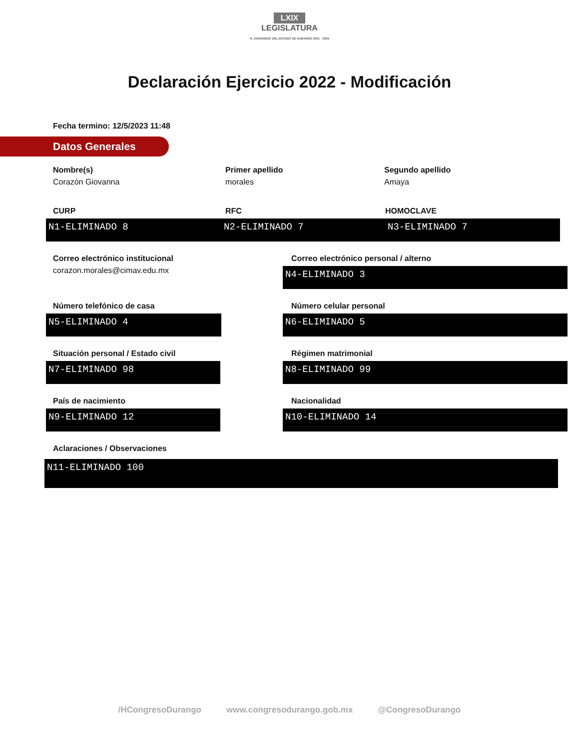LXIX
LEGISLATURA
H. CONGRESO DEL ESTADO DE DURANGO 2021 - 2024
Declaración Ejercicio 2022 - Modificación
Fecha termino: 12/5/2023 11:48
Datos Generales
Nombre(s)
Corazón Giovanna
Primer apellido
morales
Segundo apellido
Amaya
CURP
N1-ELIMINADO 8
RFC
N2-ELIMINADO 7
HOMOCLAVE
N3-ELIMINADO 7
Correo electrónico institucional
corazon.morales@cimav.edu.mx
Correo electrónico personal / alterno
N4-ELIMINADO 3
Número telefónico de casa
N5-ELIMINADO 4
Número celular personal
N6-ELIMINADO 5
Situación personal / Estado civil
N7-ELIMINADO 98
Régimen matrimonial
N8-ELIMINADO 99
País de nacimiento
N9-ELIMINADO 12
Nacionalidad
N10-ELIMINADO 14
Aclaraciones / Observaciones
N11-ELIMINADO 100
/HCongresoDurango www.congresodurango.gob.mx @CongresoDurango